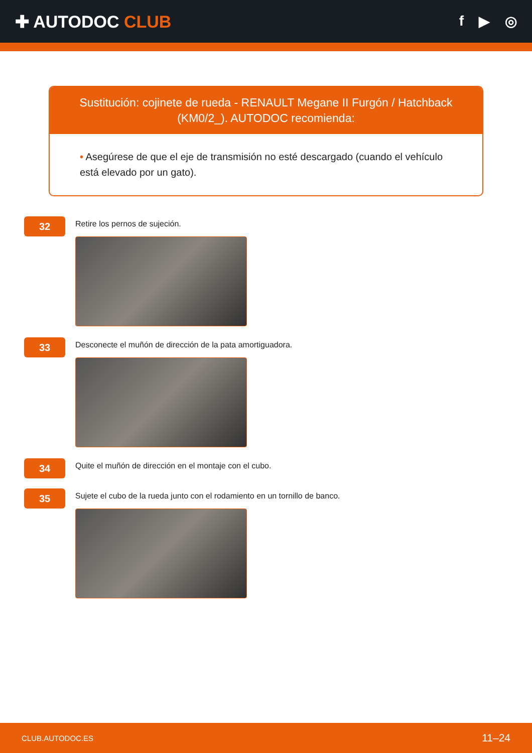✚ AUTODOC CLUB
f ▶ ◎
Sustitución: cojinete de rueda - RENAULT Megane II Furgón / Hatchback (KM0/2_). AUTODOC recomienda:
• Asegúrese de que el eje de transmisión no esté descargado (cuando el vehículo está elevado por un gato).
32
Retire los pernos de sujeción.
33
Desconecte el muñón de dirección de la pata amortiguadora.
34
Quite el muñón de dirección en el montaje con el cubo.
35
Sujete el cubo de la rueda junto con el rodamiento en un tornillo de banco.
CLUB.AUTODOC.ES 11–24